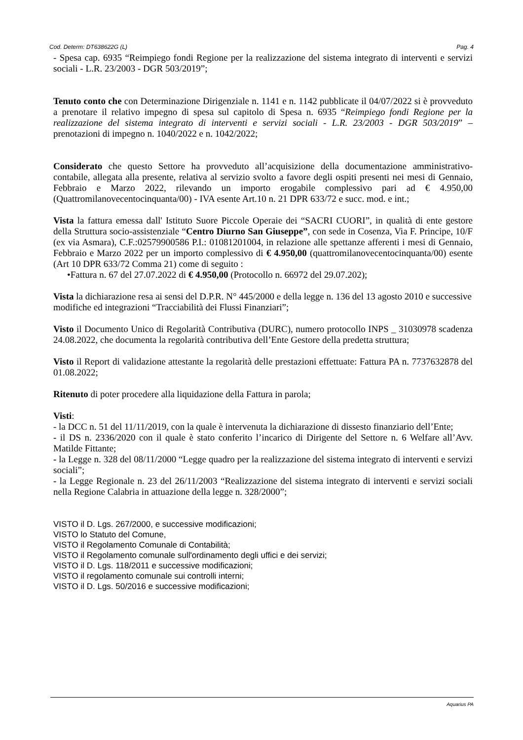Cod. Determ: DT638622G (L) Pag. 4
- Spesa cap. 6935 “Reimpiego fondi Regione per la realizzazione del sistema integrato di interventi e servizi sociali - L.R. 23/2003 - DGR 503/2019”;
Tenuto conto che con Determinazione Dirigenziale n. 1141 e n. 1142 pubblicate il 04/07/2022 si è provveduto a prenotare il relativo impegno di spesa sul capitolo di Spesa n. 6935 “Reimpiego fondi Regione per la realizzazione del sistema integrato di interventi e servizi sociali - L.R. 23/2003 - DGR 503/2019” – prenotazioni di impegno n. 1040/2022 e n. 1042/2022;
Considerato che questo Settore ha provveduto all’acquisizione della documentazione amministrativo-contabile, allegata alla presente, relativa al servizio svolto a favore degli ospiti presenti nei mesi di Gennaio, Febbraio e Marzo 2022, rilevando un importo erogabile complessivo pari ad € 4.950,00 (Quattromilanovecentocinquanta/00) - IVA esente Art.10 n. 21 DPR 633/72 e succ. mod. e int.;
Vista la fattura emessa dall' Istituto Suore Piccole Operaie dei “SACRI CUORI”, in qualità di ente gestore della Struttura socio-assistenziale “Centro Diurno San Giuseppe”, con sede in Cosenza, Via F. Principe, 10/F (ex via Asmara), C.F.:02579900586 P.I.: 01081201004, in relazione alle spettanze afferenti i mesi di Gennaio, Febbraio e Marzo 2022 per un importo complessivo di € 4.950,00 (quattromilanovecentocinquanta/00) esente (Art 10 DPR 633/72 Comma 21) come di seguito :
•Fattura n. 67 del 27.07.2022 di € 4.950,00 (Protocollo n. 66972 del 29.07.202);
Vista la dichiarazione resa ai sensi del D.P.R. N° 445/2000 e della legge n. 136 del 13 agosto 2010 e successive modifiche ed integrazioni “Tracciabilità dei Flussi Finanziari”;
Visto il Documento Unico di Regolarità Contributiva (DURC), numero protocollo INPS _ 31030978 scadenza 24.08.2022, che documenta la regolarità contributiva dell’Ente Gestore della predetta struttura;
Visto il Report di validazione attestante la regolarità delle prestazioni effettuate: Fattura PA n. 7737632878 del 01.08.2022;
Ritenuto di poter procedere alla liquidazione della Fattura in parola;
Visti:
- la DCC n. 51 del 11/11/2019, con la quale è intervenuta la dichiarazione di dissesto finanziario dell’Ente;
- il DS n. 2336/2020 con il quale è stato conferito l’incarico di Dirigente del Settore n. 6 Welfare all’Avv. Matilde Fittante;
- la Legge n. 328 del 08/11/2000 “Legge quadro per la realizzazione del sistema integrato di interventi e servizi sociali”;
- la Legge Regionale n. 23 del 26/11/2003 “Realizzazione del sistema integrato di interventi e servizi sociali nella Regione Calabria in attuazione della legge n. 328/2000”;
VISTO il D. Lgs. 267/2000, e successive modificazioni;
VISTO lo Statuto del Comune,
VISTO il Regolamento Comunale di Contabilità;
VISTO il Regolamento comunale sull'ordinamento degli uffici e dei servizi;
VISTO il D. Lgs. 118/2011 e successive modificazioni;
VISTO il regolamento comunale sui controlli interni;
VISTO il D. Lgs. 50/2016 e successive modificazioni;
Aquarius PA